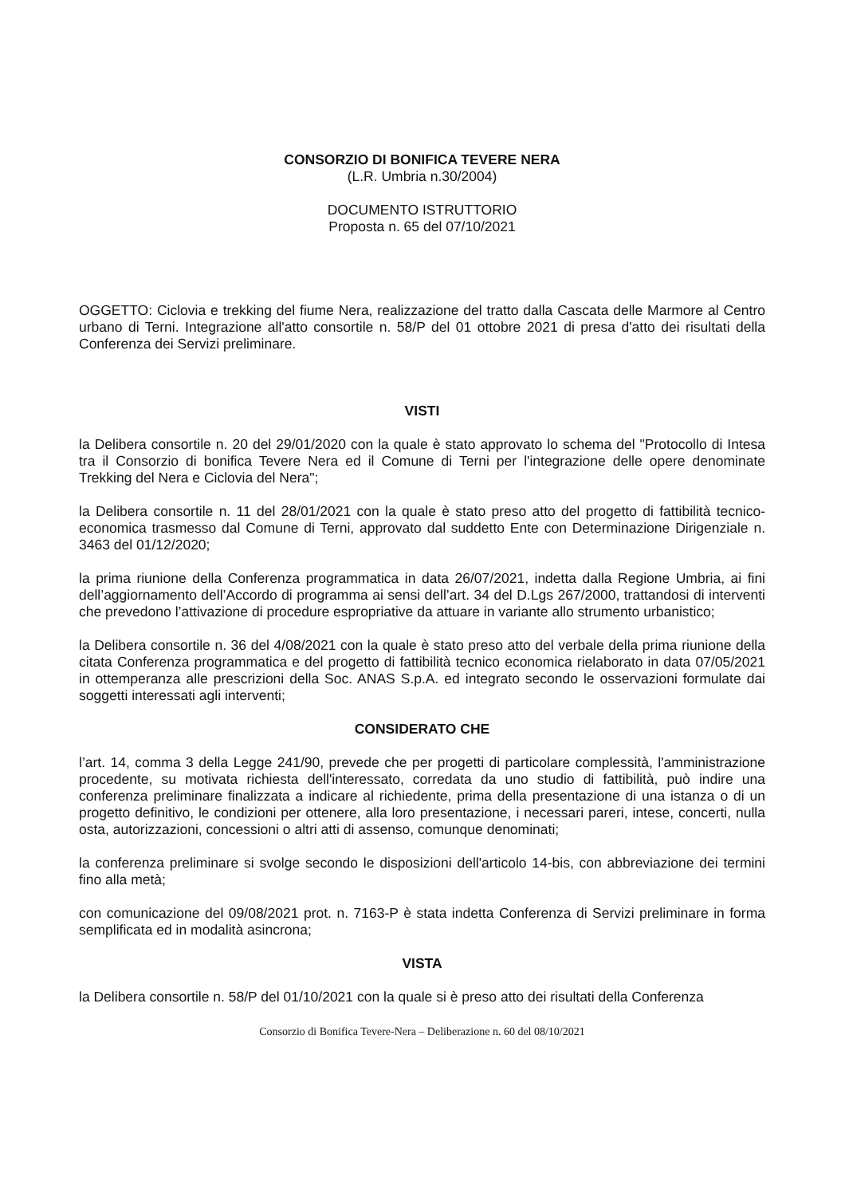CONSORZIO DI BONIFICA TEVERE NERA
(L.R. Umbria n.30/2004)
DOCUMENTO ISTRUTTORIO
Proposta n. 65 del 07/10/2021
OGGETTO: Ciclovia e trekking del fiume Nera, realizzazione del tratto dalla Cascata delle Marmore al Centro urbano di Terni. Integrazione all'atto consortile n. 58/P del 01 ottobre 2021 di presa d'atto dei risultati della Conferenza dei Servizi preliminare.
VISTI
la Delibera consortile n. 20 del 29/01/2020 con la quale è stato approvato lo schema del "Protocollo di Intesa tra il Consorzio di bonifica Tevere Nera ed il Comune di Terni per l'integrazione delle opere denominate Trekking del Nera e Ciclovia del Nera";
la Delibera consortile n. 11 del 28/01/2021 con la quale è stato preso atto del progetto di fattibilità tecnico-economica trasmesso dal Comune di Terni, approvato dal suddetto Ente con Determinazione Dirigenziale n. 3463 del 01/12/2020;
la prima riunione della Conferenza programmatica in data 26/07/2021, indetta dalla Regione Umbria, ai fini dell’aggiornamento dell’Accordo di programma ai sensi dell’art. 34 del D.Lgs 267/2000, trattandosi di interventi che prevedono l’attivazione di procedure espropriative da attuare in variante allo strumento urbanistico;
la Delibera consortile n. 36 del 4/08/2021 con la quale è stato preso atto del verbale della prima riunione della citata Conferenza programmatica e del progetto di fattibilità tecnico economica rielaborato in data 07/05/2021 in ottemperanza alle prescrizioni della Soc. ANAS S.p.A. ed integrato secondo le osservazioni formulate dai soggetti interessati agli interventi;
CONSIDERATO CHE
l’art. 14, comma 3 della Legge 241/90, prevede che per progetti di particolare complessità, l'amministrazione procedente, su motivata richiesta dell'interessato, corredata da uno studio di fattibilità, può indire una conferenza preliminare finalizzata a indicare al richiedente, prima della presentazione di una istanza o di un progetto definitivo, le condizioni per ottenere, alla loro presentazione, i necessari pareri, intese, concerti, nulla osta, autorizzazioni, concessioni o altri atti di assenso, comunque denominati;
la conferenza preliminare si svolge secondo le disposizioni dell'articolo 14-bis, con abbreviazione dei termini fino alla metà;
con comunicazione del 09/08/2021 prot. n. 7163-P è stata indetta Conferenza di Servizi preliminare in forma semplificata ed in modalità asincrona;
VISTA
la Delibera consortile n. 58/P del 01/10/2021 con la quale si è preso atto dei risultati della Conferenza
Consorzio di Bonifica Tevere-Nera – Deliberazione n. 60 del 08/10/2021